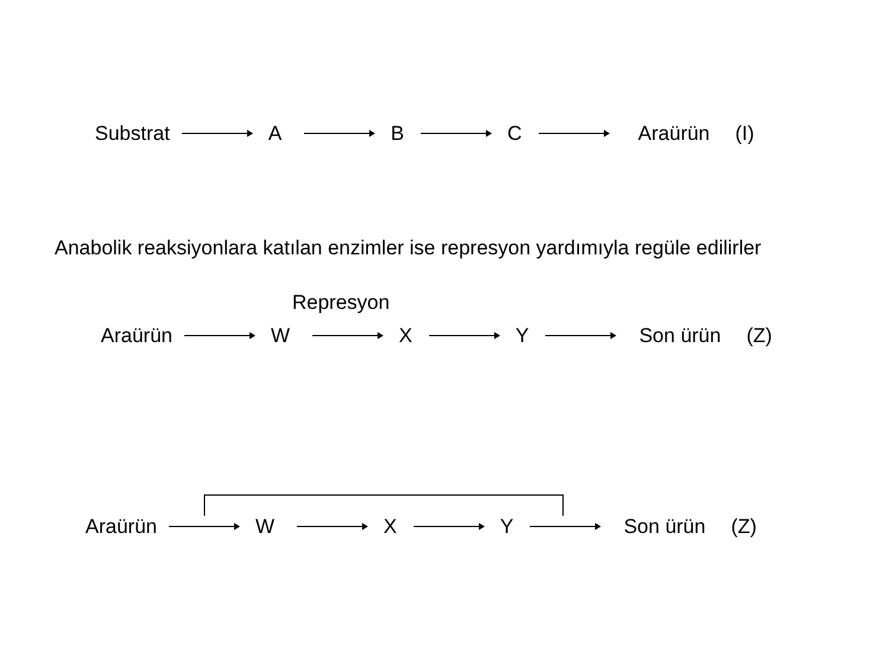Substrat A B C Araürün (I)
Anabolik reaksiyonlara katılan enzimler ise represyon yardımıyla regüle edilirler
Represyon
Araürün W X Y Son ürün (Z)
Araürün W X Y Son ürün (Z)